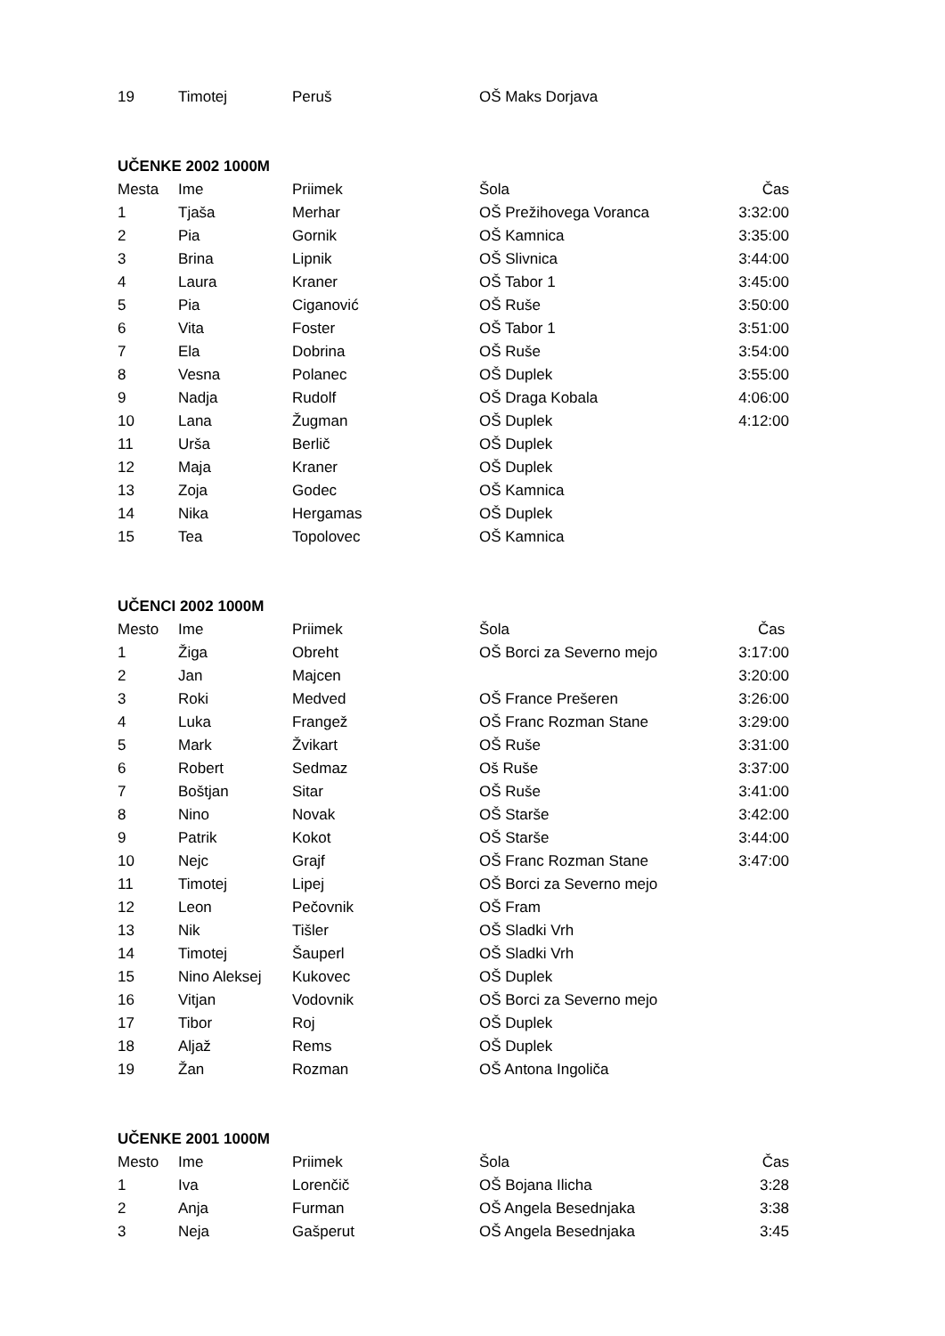| 19 | Timotej | Peruš | OŠ Maks Dorjava | |
| UČENKE 2002 1000M | | | | |
| --- | --- | --- | --- | --- |
| Mesta | Ime | Priimek | Šola | Čas |
| 1 | Tjaša | Merhar | OŠ Prežihovega Voranca | 3:32:00 |
| 2 | Pia | Gornik | OŠ Kamnica | 3:35:00 |
| 3 | Brina | Lipnik | OŠ Slivnica | 3:44:00 |
| 4 | Laura | Kraner | OŠ Tabor 1 | 3:45:00 |
| 5 | Pia | Ciganović | OŠ Ruše | 3:50:00 |
| 6 | Vita | Foster | OŠ Tabor 1 | 3:51:00 |
| 7 | Ela | Dobrina | OŠ Ruše | 3:54:00 |
| 8 | Vesna | Polanec | OŠ Duplek | 3:55:00 |
| 9 | Nadja | Rudolf | OŠ Draga Kobala | 4:06:00 |
| 10 | Lana | Žugman | OŠ Duplek | 4:12:00 |
| 11 | Urša | Berlič | OŠ Duplek | |
| 12 | Maja | Kraner | OŠ Duplek | |
| 13 | Zoja | Godec | OŠ Kamnica | |
| 14 | Nika | Hergamas | OŠ Duplek | |
| 15 | Tea | Topolovec | OŠ Kamnica | |
| UČENCI 2002 1000M | | | | |
| --- | --- | --- | --- | --- |
| Mesto | Ime | Priimek | Šola | Čas |
| 1 | Žiga | Obreht | OŠ Borci za Severno mejo | 3:17:00 |
| 2 | Jan | Majcen | | 3:20:00 |
| 3 | Roki | Medved | OŠ France Prešeren | 3:26:00 |
| 4 | Luka | Frangež | OŠ Franc Rozman Stane | 3:29:00 |
| 5 | Mark | Žvikart | OŠ Ruše | 3:31:00 |
| 6 | Robert | Sedmaz | Oš Ruše | 3:37:00 |
| 7 | Boštjan | Sitar | OŠ Ruše | 3:41:00 |
| 8 | Nino | Novak | OŠ Starše | 3:42:00 |
| 9 | Patrik | Kokot | OŠ Starše | 3:44:00 |
| 10 | Nejc | Grajf | OŠ Franc Rozman Stane | 3:47:00 |
| 11 | Timotej | Lipej | OŠ Borci za Severno mejo | |
| 12 | Leon | Pečovnik | OŠ Fram | |
| 13 | Nik | Tišler | OŠ Sladki Vrh | |
| 14 | Timotej | Šauperl | OŠ Sladki Vrh | |
| 15 | Nino Aleksej | Kukovec | OŠ Duplek | |
| 16 | Vitjan | Vodovnik | OŠ Borci za Severno mejo | |
| 17 | Tibor | Roj | OŠ Duplek | |
| 18 | Aljaž | Rems | OŠ Duplek | |
| 19 | Žan | Rozman | OŠ Antona Ingoliča | |
| UČENKE 2001 1000M | | | | |
| --- | --- | --- | --- | --- |
| Mesto | Ime | Priimek | Šola | Čas |
| 1 | Iva | Lorenčič | OŠ Bojana Ilicha | 3:28 |
| 2 | Anja | Furman | OŠ Angela Besednjaka | 3:38 |
| 3 | Neja | Gašperut | OŠ Angela Besednjaka | 3:45 |